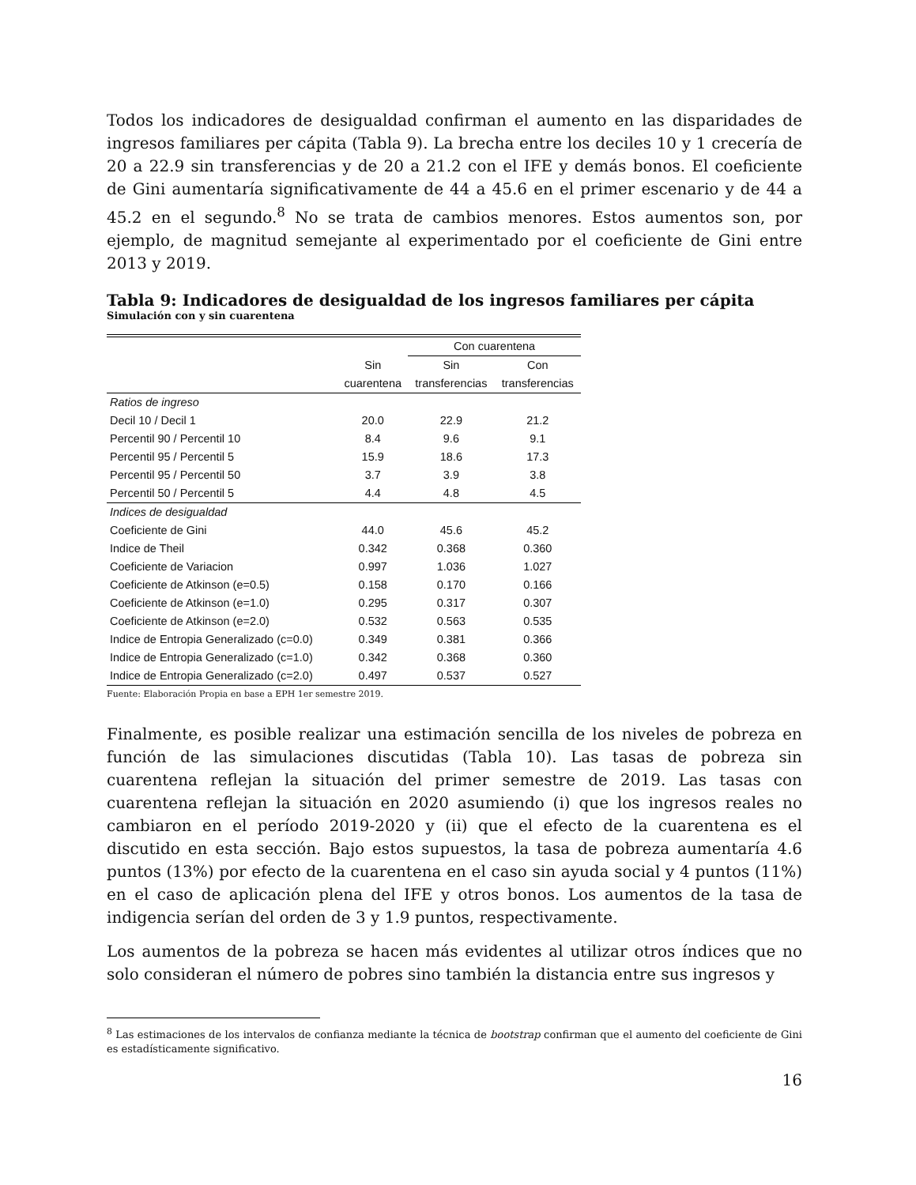Todos los indicadores de desigualdad confirman el aumento en las disparidades de ingresos familiares per cápita (Tabla 9). La brecha entre los deciles 10 y 1 crecería de 20 a 22.9 sin transferencias y de 20 a 21.2 con el IFE y demás bonos. El coeficiente de Gini aumentaría significativamente de 44 a 45.6 en el primer escenario y de 44 a 45.2 en el segundo.<sup>8</sup> No se trata de cambios menores. Estos aumentos son, por ejemplo, de magnitud semejante al experimentado por el coeficiente de Gini entre 2013 y 2019.
Tabla 9: Indicadores de desigualdad de los ingresos familiares per cápita
Simulación con y sin cuarentena
| | | Con cuarentena | |
| --- | --- | --- | --- |
| | Sin | Sin | Con |
| | cuarentena | transferencias | transferencias |
| Ratios de ingreso | | | |
| Decil 10 / Decil 1 | 20.0 | 22.9 | 21.2 |
| Percentil 90 / Percentil 10 | 8.4 | 9.6 | 9.1 |
| Percentil 95 / Percentil 5 | 15.9 | 18.6 | 17.3 |
| Percentil 95 / Percentil 50 | 3.7 | 3.9 | 3.8 |
| Percentil 50 / Percentil 5 | 4.4 | 4.8 | 4.5 |
| Indices de desigualdad | | | |
| Coeficiente de Gini | 44.0 | 45.6 | 45.2 |
| Indice de Theil | 0.342 | 0.368 | 0.360 |
| Coeficiente de Variacion | 0.997 | 1.036 | 1.027 |
| Coeficiente de Atkinson (e=0.5) | 0.158 | 0.170 | 0.166 |
| Coeficiente de Atkinson (e=1.0) | 0.295 | 0.317 | 0.307 |
| Coeficiente de Atkinson (e=2.0) | 0.532 | 0.563 | 0.535 |
| Indice de Entropia Generalizado (c=0.0) | 0.349 | 0.381 | 0.366 |
| Indice de Entropia Generalizado (c=1.0) | 0.342 | 0.368 | 0.360 |
| Indice de Entropia Generalizado (c=2.0) | 0.497 | 0.537 | 0.527 |
Fuente: Elaboración Propia en base a EPH 1er semestre 2019.
Finalmente, es posible realizar una estimación sencilla de los niveles de pobreza en función de las simulaciones discutidas (Tabla 10). Las tasas de pobreza sin cuarentena reflejan la situación del primer semestre de 2019. Las tasas con cuarentena reflejan la situación en 2020 asumiendo (i) que los ingresos reales no cambiaron en el período 2019-2020 y (ii) que el efecto de la cuarentena es el discutido en esta sección. Bajo estos supuestos, la tasa de pobreza aumentaría 4.6 puntos (13%) por efecto de la cuarentena en el caso sin ayuda social y 4 puntos (11%) en el caso de aplicación plena del IFE y otros bonos. Los aumentos de la tasa de indigencia serían del orden de 3 y 1.9 puntos, respectivamente.
Los aumentos de la pobreza se hacen más evidentes al utilizar otros índices que no solo consideran el número de pobres sino también la distancia entre sus ingresos y
<sup>8</sup> Las estimaciones de los intervalos de confianza mediante la técnica de bootstrap confirman que el aumento del coeficiente de Gini es estadísticamente significativo.
16